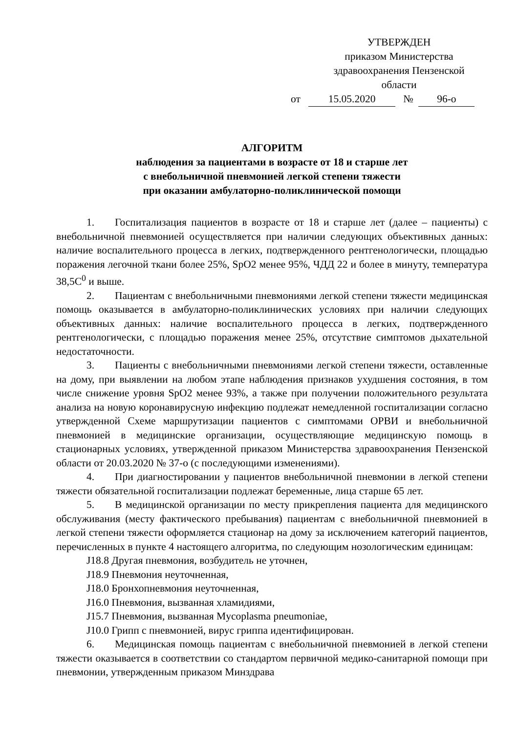УТВЕРЖДЕН
приказом Министерства
здравоохранения Пензенской
области
от 15.05.2020 № 96-о
АЛГОРИТМ
наблюдения за пациентами в возрасте от 18 и старше лет
с внебольничной пневмонией легкой степени тяжести
при оказании амбулаторно-поликлинической помощи
1. Госпитализация пациентов в возрасте от 18 и старше лет (далее – пациенты) с внебольничной пневмонией осуществляется при наличии следующих объективных данных: наличие воспалительного процесса в легких, подтвержденного рентгенологически, площадью поражения легочной ткани более 25%, SpO2 менее 95%, ЧДД 22 и более в минуту, температура 38,5С<sup>0</sup> и выше.
2. Пациентам с внебольничными пневмониями легкой степени тяжести медицинская помощь оказывается в амбулаторно-поликлинических условиях при наличии следующих объективных данных: наличие воспалительного процесса в легких, подтвержденного рентгенологически, с площадью поражения менее 25%, отсутствие симптомов дыхательной недостаточности.
3. Пациенты с внебольничными пневмониями легкой степени тяжести, оставленные на дому, при выявлении на любом этапе наблюдения признаков ухудшения состояния, в том числе снижение уровня SpO2 менее 93%, а также при получении положительного результата анализа на новую коронавирусную инфекцию подлежат немедленной госпитализации согласно утвержденной Схеме маршрутизации пациентов с симптомами ОРВИ и внебольничной пневмонией в медицинские организации, осуществляющие медицинскую помощь в стационарных условиях, утвержденной приказом Министерства здравоохранения Пензенской области от 20.03.2020 № 37-о (с последующими изменениями).
4. При диагностировании у пациентов внебольничной пневмонии в легкой степени тяжести обязательной госпитализации подлежат беременные, лица старше 65 лет.
5. В медицинской организации по месту прикрепления пациента для медицинского обслуживания (месту фактического пребывания) пациентам с внебольничной пневмонией в легкой степени тяжести оформляется стационар на дому за исключением категорий пациентов, перечисленных в пункте 4 настоящего алгоритма, по следующим нозологическим единицам:
J18.8 Другая пневмония, возбудитель не уточнен,
J18.9 Пневмония неуточненная,
J18.0 Бронхопневмония неуточненная,
J16.0 Пневмония, вызванная хламидиями,
J15.7 Пневмония, вызванная Mycoplasma pneumoniae,
J10.0 Грипп с пневмонией, вирус гриппа идентифицирован.
6. Медицинская помощь пациентам с внебольничной пневмонией в легкой степени тяжести оказывается в соответствии со стандартом первичной медико-санитарной помощи при пневмонии, утвержденным приказом Минздрава